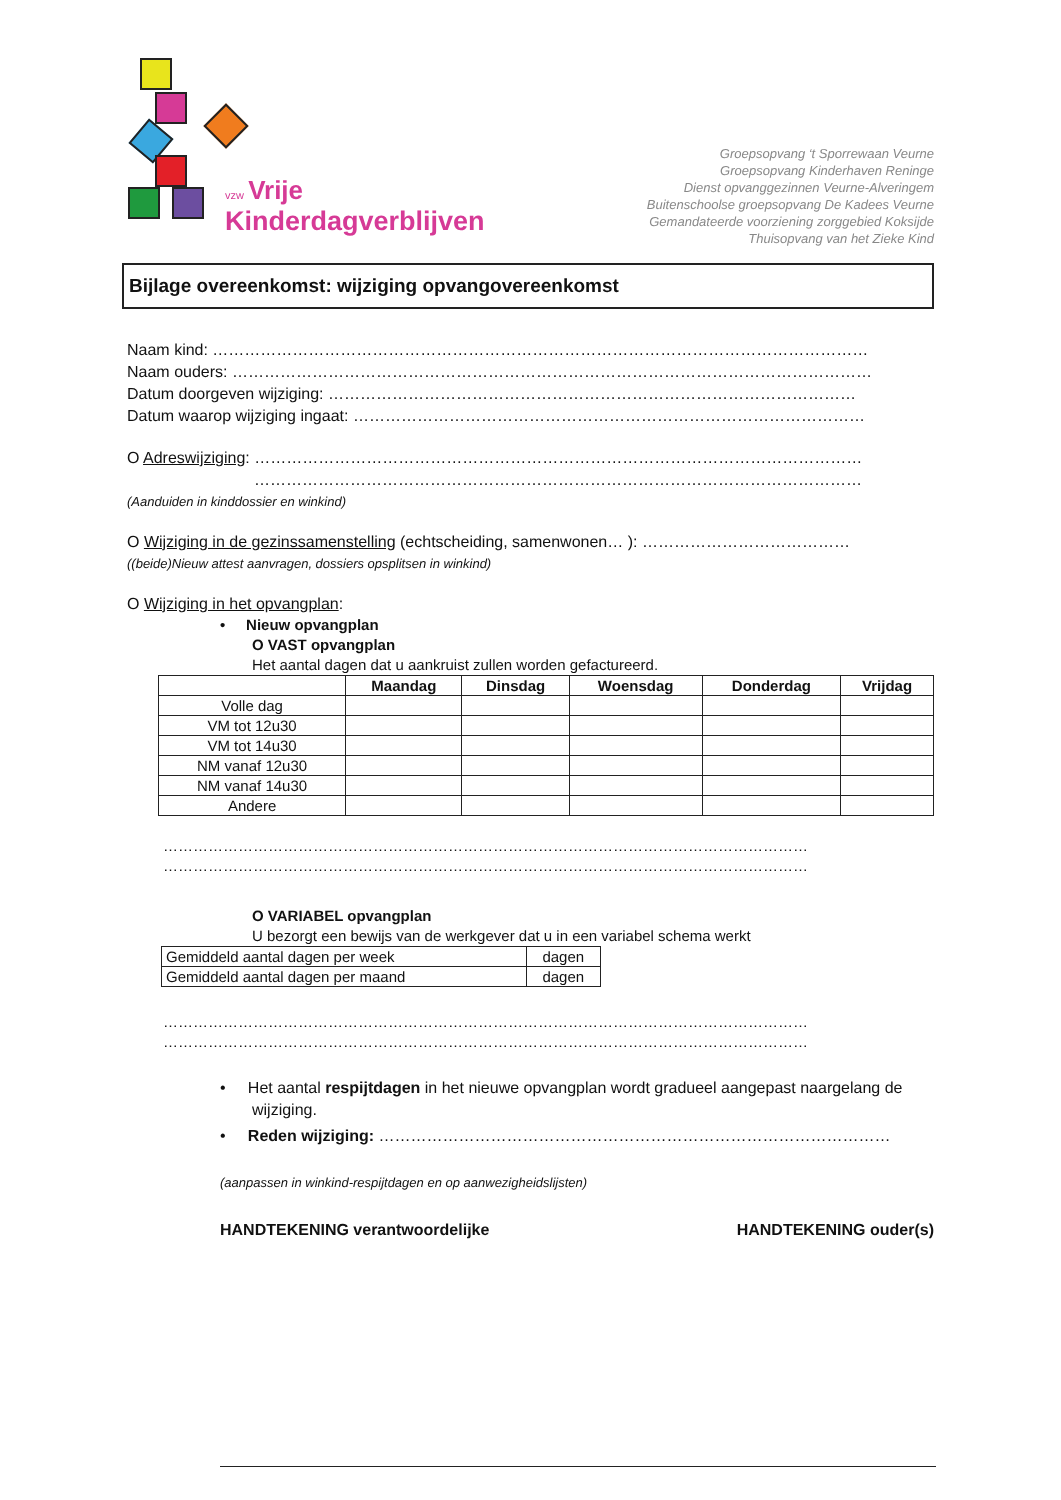vzw Vrije
Kinderdagverblijven
Groepsopvang ‘t Sporrewaan Veurne
Groepsopvang Kinderhaven Reninge
Dienst opvanggezinnen Veurne-Alveringem
Buitenschoolse groepsopvang De Kadees Veurne
Gemandateerde voorziening zorggebied Koksijde
Thuisopvang van het Zieke Kind
Bijlage overeenkomst: wijziging opvangovereenkomst
Naam kind: ……………………………………………………………………………………………………………
Naam ouders: …………………………………………………………………………………………………………
Datum doorgeven wijziging: ………………………………………………………………………………………
Datum waarop wijziging ingaat: ……………………………………………………………………………………
O Adreswijziging: ……………………………………………………………………………………………………
……………………………………………………………………………………………………
(Aanduiden in kinddossier en winkind)
O Wijziging in de gezinssamenstelling (echtscheiding, samenwonen… ): …………………………………
((beide)Nieuw attest aanvragen, dossiers opsplitsen in winkind)
O Wijziging in het opvangplan:
• Nieuw opvangplan
O VAST opvangplan
Het aantal dagen dat u aankruist zullen worden gefactureerd.
| | Maandag | Dinsdag | Woensdag | Donderdag | Vrijdag |
| --- | --- | --- | --- | --- | --- |
| Volle dag | | | | | |
| VM tot 12u30 | | | | | |
| VM tot 14u30 | | | | | |
| NM vanaf 12u30 | | | | | |
| NM vanaf 14u30 | | | | | |
| Andere | | | | | |
…………………………………………………………………………………………………………………
…………………………………………………………………………………………………………………
O VARIABEL opvangplan
U bezorgt een bewijs van de werkgever dat u in een variabel schema werkt
| Gemiddeld aantal dagen per week | dagen |
| Gemiddeld aantal dagen per maand | dagen |
…………………………………………………………………………………………………………………
…………………………………………………………………………………………………………………
• Het aantal respijtdagen in het nieuwe opvangplan wordt gradueel aangepast naargelang de wijziging.
• Reden wijziging: ……………………………………………………………………………………
(aanpassen in winkind-respijtdagen en op aanwezigheidslijsten)
HANDTEKENING verantwoordelijke HANDTEKENING ouder(s)